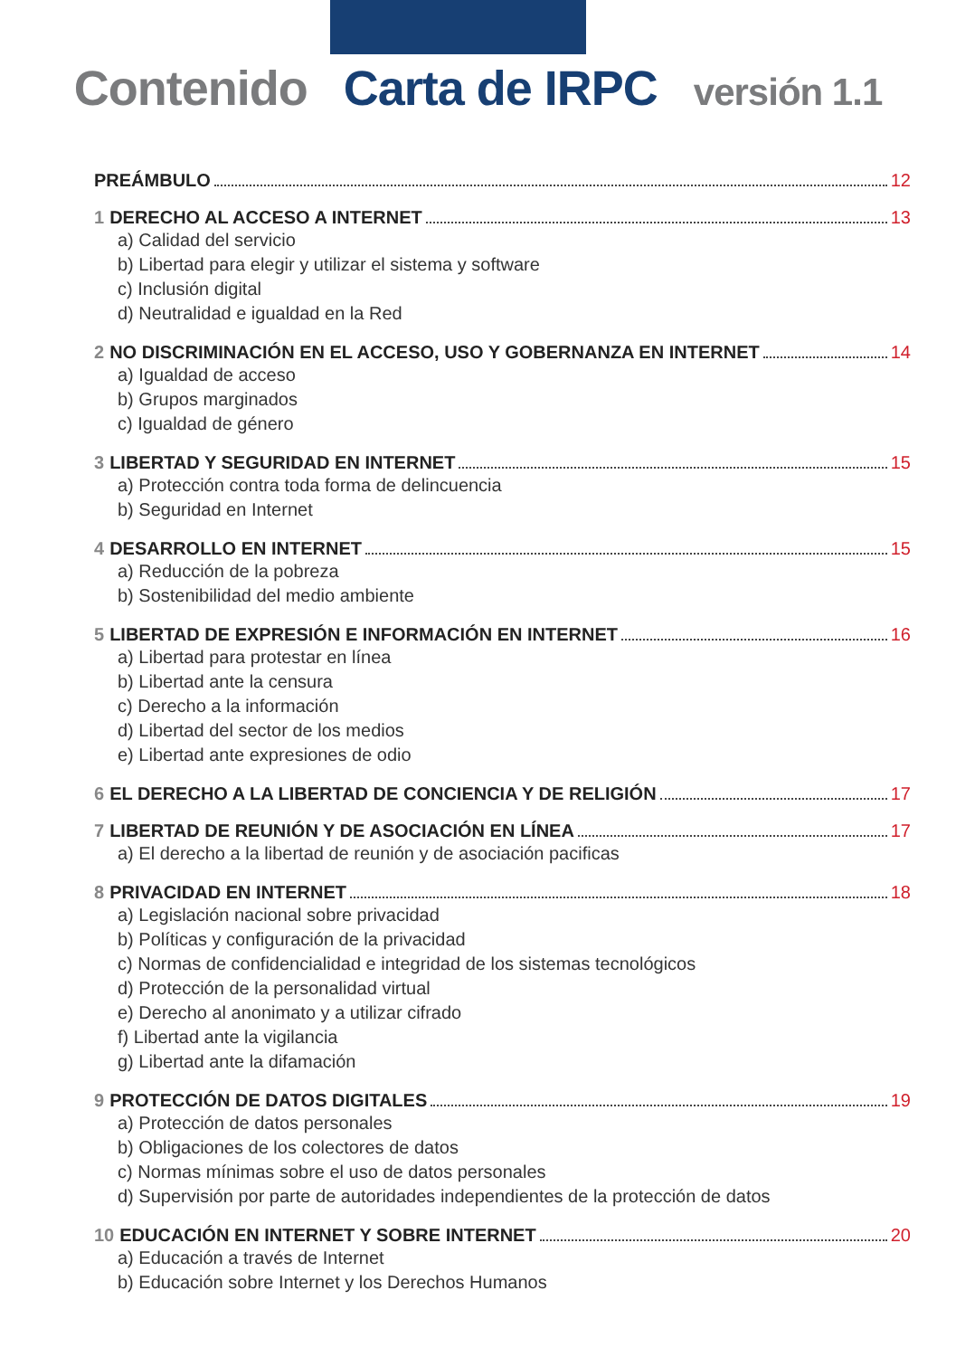Contenido Carta de IRPC versión 1.1
PREÁMBULO 12
1 DERECHO AL ACCESO A INTERNET 13
a) Calidad del servicio
b) Libertad para elegir y utilizar el sistema y software
c) Inclusión digital
d) Neutralidad e igualdad en la Red
2 NO DISCRIMINACIÓN EN EL ACCESO, USO Y GOBERNANZA EN INTERNET 14
a) Igualdad de acceso
b) Grupos marginados
c) Igualdad de género
3 LIBERTAD Y SEGURIDAD EN INTERNET 15
a) Protección contra toda forma de delincuencia
b) Seguridad en Internet
4 DESARROLLO EN INTERNET 15
a) Reducción de la pobreza
b) Sostenibilidad del medio ambiente
5 LIBERTAD DE EXPRESIÓN E INFORMACIÓN EN INTERNET 16
a) Libertad para protestar en línea
b) Libertad ante la censura
c) Derecho a la información
d) Libertad del sector de los medios
e) Libertad ante expresiones de odio
6 EL DERECHO A LA LIBERTAD DE CONCIENCIA Y DE RELIGIÓN 17
7 LIBERTAD DE REUNIÓN Y DE ASOCIACIÓN EN LÍNEA 17
a) El derecho a la libertad de reunión y de asociación pacificas
8 PRIVACIDAD EN INTERNET 18
a) Legislación nacional sobre privacidad
b) Políticas y configuración de la privacidad
c) Normas de confidencialidad e integridad de los sistemas tecnológicos
d) Protección de la personalidad virtual
e) Derecho al anonimato y a utilizar cifrado
f) Libertad ante la vigilancia
g) Libertad ante la difamación
9 PROTECCIÓN DE DATOS DIGITALES 19
a) Protección de datos personales
b) Obligaciones de los colectores de datos
c) Normas mínimas sobre el uso de datos personales
d) Supervisión por parte de autoridades independientes de la protección de datos
10 EDUCACIÓN EN INTERNET Y SOBRE INTERNET 20
a) Educación a través de Internet
b) Educación sobre Internet y los Derechos Humanos